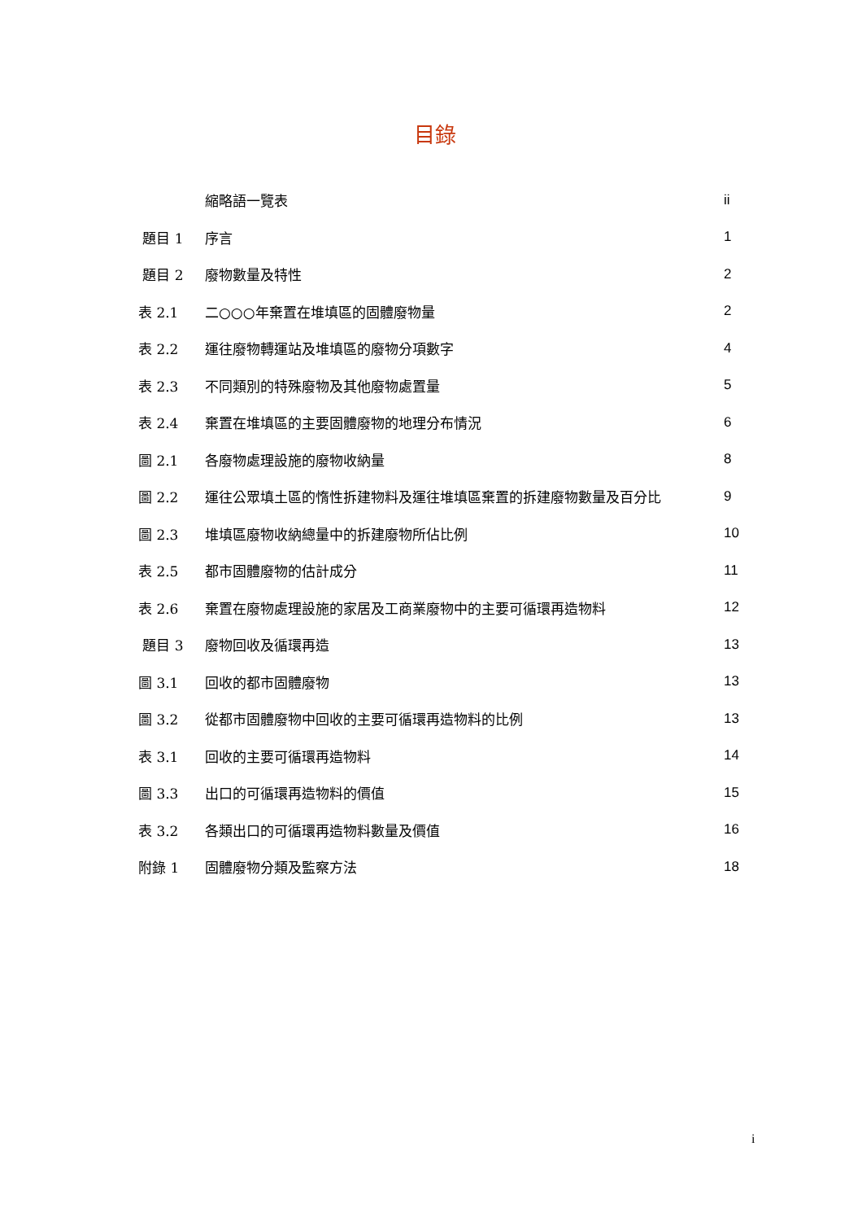目錄
| | 縮略語一覽表 | ii |
| 題目 1 | 序言 | 1 |
| 題目 2 | 廢物數量及特性 | 2 |
| 表 2.1 | 二○○○年棄置在堆填區的固體廢物量 | 2 |
| 表 2.2 | 運往廢物轉運站及堆填區的廢物分項數字 | 4 |
| 表 2.3 | 不同類別的特殊廢物及其他廢物處置量 | 5 |
| 表 2.4 | 棄置在堆填區的主要固體廢物的地理分布情況 | 6 |
| 圖 2.1 | 各廢物處理設施的廢物收納量 | 8 |
| 圖 2.2 | 運往公眾填土區的惰性拆建物料及運往堆填區棄置的拆建廢物數量及百分比 | 9 |
| 圖 2.3 | 堆填區廢物收納總量中的拆建廢物所佔比例 | 10 |
| 表 2.5 | 都市固體廢物的估計成分 | 11 |
| 表 2.6 | 棄置在廢物處理設施的家居及工商業廢物中的主要可循環再造物料 | 12 |
| 題目 3 | 廢物回收及循環再造 | 13 |
| 圖 3.1 | 回收的都市固體廢物 | 13 |
| 圖 3.2 | 從都市固體廢物中回收的主要可循環再造物料的比例 | 13 |
| 表 3.1 | 回收的主要可循環再造物料 | 14 |
| 圖 3.3 | 出口的可循環再造物料的價值 | 15 |
| 表 3.2 | 各類出口的可循環再造物料數量及價值 | 16 |
| 附錄 1 | 固體廢物分類及監察方法 | 18 |
i